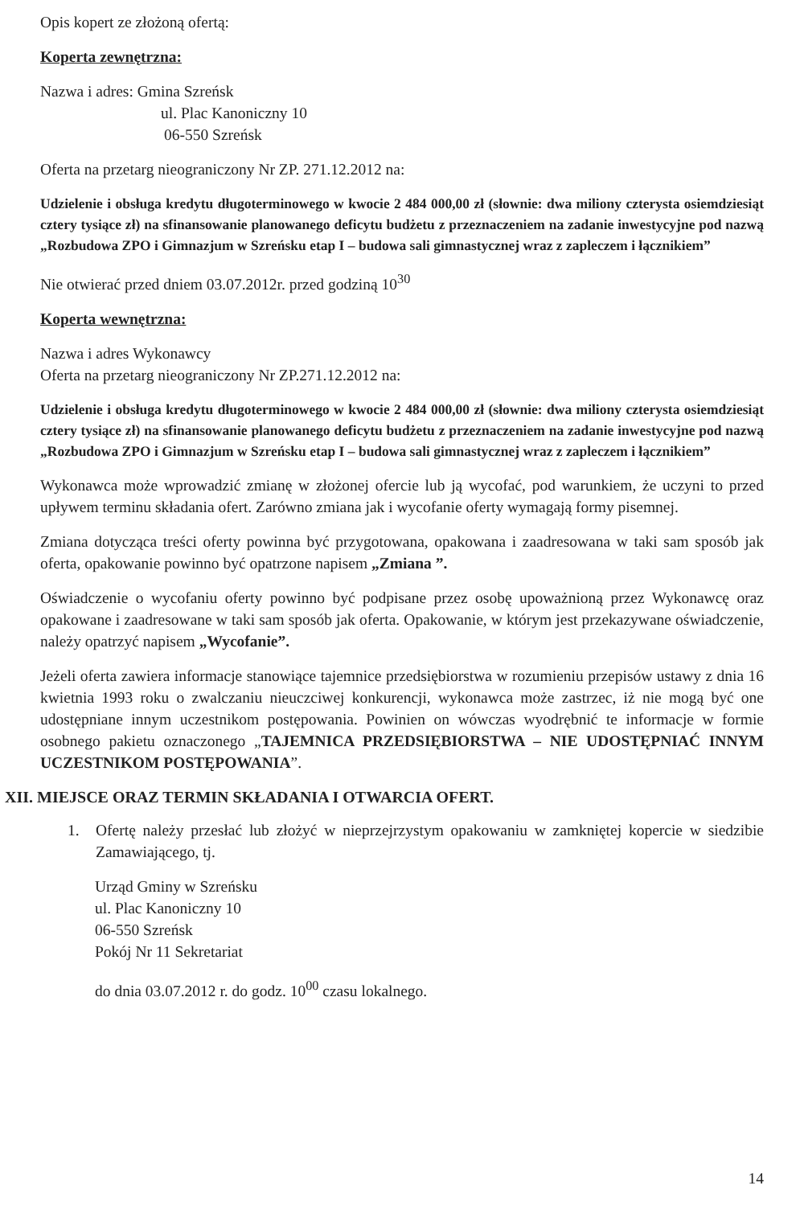Opis kopert ze złożoną ofertą:
Koperta zewnętrzna:
Nazwa i adres: Gmina Szreńsk
ul. Plac Kanoniczny 10
06-550 Szreńsk
Oferta na przetarg nieograniczony Nr ZP. 271.12.2012 na:
Udzielenie i obsługa kredytu długoterminowego w kwocie 2 484 000,00 zł (słownie: dwa miliony czterysta osiemdziesiąt cztery tysiące zł) na sfinansowanie planowanego deficytu budżetu z przeznaczeniem na zadanie inwestycyjne pod nazwą „Rozbudowa ZPO i Gimnazjum w Szreńsku etap I – budowa sali gimnastycznej wraz z zapleczem i łącznikiem”
Nie otwierać przed dniem 03.07.2012r. przed godziną 10<sup>30</sup>
Koperta wewnętrzna:
Nazwa i adres Wykonawcy
Oferta na przetarg nieograniczony Nr ZP.271.12.2012 na:
Udzielenie i obsługa kredytu długoterminowego w kwocie 2 484 000,00 zł (słownie: dwa miliony czterysta osiemdziesiąt cztery tysiące zł) na sfinansowanie planowanego deficytu budżetu z przeznaczeniem na zadanie inwestycyjne pod nazwą „Rozbudowa ZPO i Gimnazjum w Szreńsku etap I – budowa sali gimnastycznej wraz z zapleczem i łącznikiem”
Wykonawca może wprowadzić zmianę w złożonej ofercie lub ją wycofać, pod warunkiem, że uczyni to przed upływem terminu składania ofert. Zarówno zmiana jak i wycofanie oferty wymagają formy pisemnej.
Zmiana dotycząca treści oferty powinna być przygotowana, opakowana i zaadresowana w taki sam sposób jak oferta, opakowanie powinno być opatrzone napisem „Zmiana ”.
Oświadczenie o wycofaniu oferty powinno być podpisane przez osobę upoważnioną przez Wykonawcę oraz opakowane i zaadresowane w taki sam sposób jak oferta. Opakowanie, w którym jest przekazywane oświadczenie, należy opatrzyć napisem „Wycofanie”.
Jeżeli oferta zawiera informacje stanowiące tajemnice przedsiębiorstwa w rozumieniu przepisów ustawy z dnia 16 kwietnia 1993 roku o zwalczaniu nieuczciwej konkurencji, wykonawca może zastrzec, iż nie mogą być one udostępniane innym uczestnikom postępowania. Powinien on wówczas wyodrębnić te informacje w formie osobnego pakietu oznaczonego „TAJEMNICA PRZEDSIĘBIORSTWA – NIE UDOSTĘPNIAĆ INNYM UCZESTNIKOM POSTĘPOWANIA”.
XII. MIEJSCE ORAZ TERMIN SKŁADANIA I OTWARCIA OFERT.
1. Ofertę należy przesłać lub złożyć w nieprzejrzystym opakowaniu w zamkniętej kopercie w siedzibie Zamawiającego, tj.
Urząd Gminy w Szreńsku
ul. Plac Kanoniczny 10
06-550 Szreńsk
Pokój Nr 11 Sekretariat
do dnia 03.07.2012 r. do godz. 10<sup>00</sup> czasu lokalnego.
14